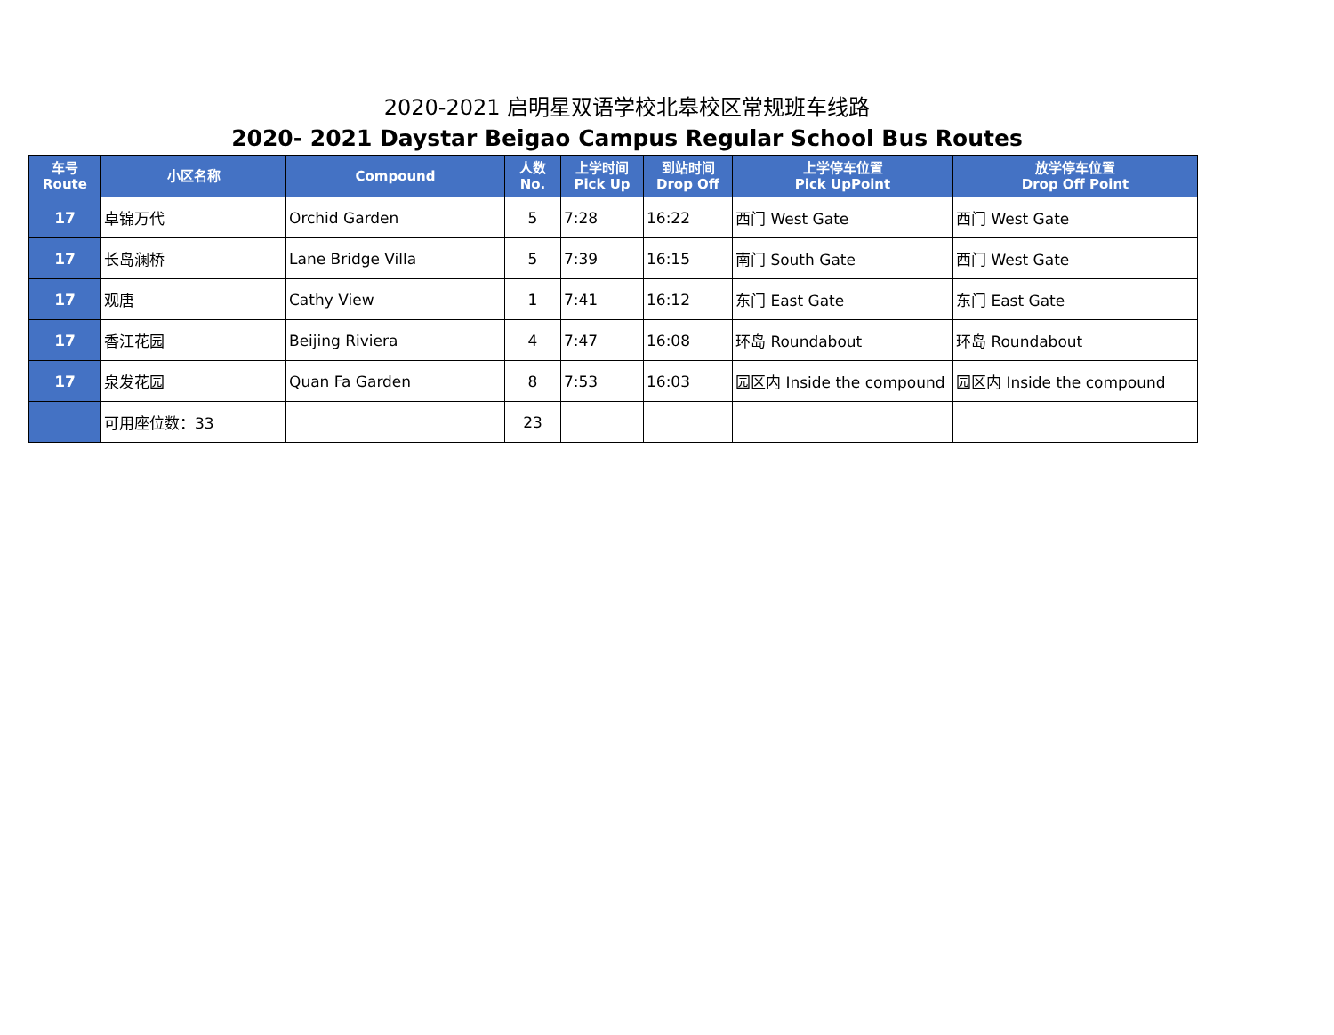2020-2021 启明星双语学校北皋校区常规班车线路
2020- 2021 Daystar Beigao Campus Regular School Bus Routes
| 车号 Route | 小区名称 | Compound | 人数 No. | 上学时间 Pick Up | 到站时间 Drop Off | 上学停车位置 Pick UpPoint | 放学停车位置 Drop Off Point |
| --- | --- | --- | --- | --- | --- | --- | --- |
| 17 | 卓锦万代 | Orchid Garden | 5 | 7:28 | 16:22 | 西门 West Gate | 西门 West Gate |
| 17 | 长岛澜桥 | Lane Bridge Villa | 5 | 7:39 | 16:15 | 南门 South Gate | 西门 West Gate |
| 17 | 观唐 | Cathy View | 1 | 7:41 | 16:12 | 东门 East Gate | 东门 East Gate |
| 17 | 香江花园 | Beijing Riviera | 4 | 7:47 | 16:08 | 环岛 Roundabout | 环岛 Roundabout |
| 17 | 泉发花园 | Quan Fa Garden | 8 | 7:53 | 16:03 | 园区内 Inside the compound | 园区内 Inside the compound |
| | 可用座位数：33 | | 23 | | | | |